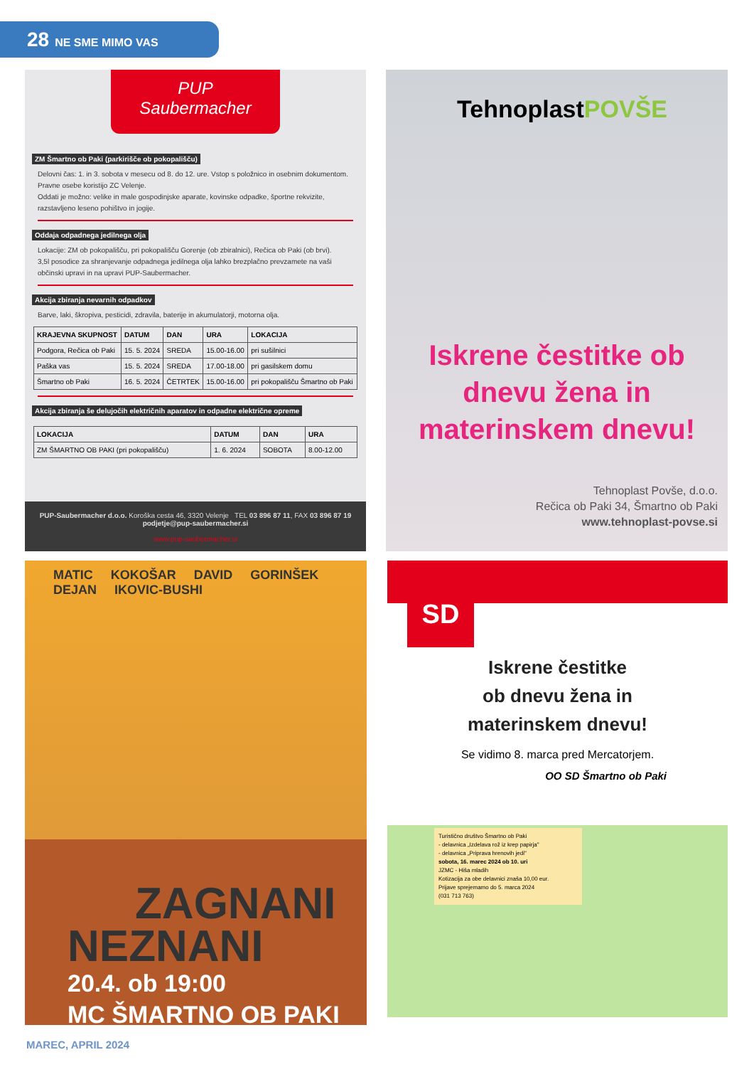28 NE SME MIMO VAS
PUP
Saubermacher
ZM Šmartno ob Paki (parkirišče ob pokopališču)
Delovni čas: 1. in 3. sobota v mesecu od 8. do 12. ure. Vstop s položnico in osebnim dokumentom. Pravne osebe koristijo ZC Velenje.
Oddati je možno: velike in male gospodinjske aparate, kovinske odpadke, športne rekvizite, razstavljeno leseno pohištvo in jogije.
Oddaja odpadnega jedilnega olja
Lokacije: ZM ob pokopališču, pri pokopališču Gorenje (ob zbiralnici), Rečica ob Paki (ob brvi).
3,5l posodice za shranjevanje odpadnega jedilnega olja lahko brezplačno prevzamete na vaši občinski upravi in na upravi PUP-Saubermacher.
Akcija zbiranja nevarnih odpadkov
Barve, laki, škropiva, pesticidi, zdravila, baterije in akumulatorji, motorna olja.
| KRAJEVNA SKUPNOST | DATUM | DAN | URA | LOKACIJA |
| --- | --- | --- | --- | --- |
| Podgora, Rečica ob Paki | 15. 5. 2024 | SREDA | 15.00-16.00 | pri sušilnici |
| Paška vas | 15. 5. 2024 | SREDA | 17.00-18.00 | pri gasilskem domu |
| Šmartno ob Paki | 16. 5. 2024 | ČETRTEK | 15.00-16.00 | pri pokopališču Šmartno ob Paki |
Akcija zbiranja še delujočih električnih aparatov in odpadne električne opreme
| LOKACIJA | DATUM | DAN | URA |
| --- | --- | --- | --- |
| ZM ŠMARTNO OB PAKI (pri pokopališču) | 1. 6. 2024 | SOBOTA | 8.00-12.00 |
PUP-Saubermacher d.o.o. Koroška cesta 46, 3320 Velenje TEL 03 896 87 11, FAX 03 896 87 19 podjetje@pup-saubermacher.si
www.pup-saubermacher.si
TehnoplastPOVŠE
Iskrene čestitke ob
dnevu žena in
materinskem dnevu!
Tehnoplast Povše, d.o.o.
Rečica ob Paki 34, Šmartno ob Paki
www.tehnoplast-povse.si
MATIC KOKOŠAR DAVID GORINŠEK DEJAN IKOVIC-BUSHI
ZAGNANI
NEZNANI
20.4. ob 19:00
MC ŠMARTNO OB PAKI
SD
Iskrene čestitke
ob dnevu žena in
materinskem dnevu!
Se vidimo 8. marca pred Mercatorjem.
OO SD Šmartno ob Paki
Turistično društvo Šmartno ob Paki
- delavnica „Izdelava rož iz krep papirja"
- delavnica „Priprava hrenovih jedi"
sobota, 16. marec 2024 ob 10. uri
JZMC - Hiša mladih
Kotizacija za obe delavnici znaša 10,00 eur.
Prijave sprejemamo do 5. marca 2024
(031 713 763)
MAREC, APRIL 2024